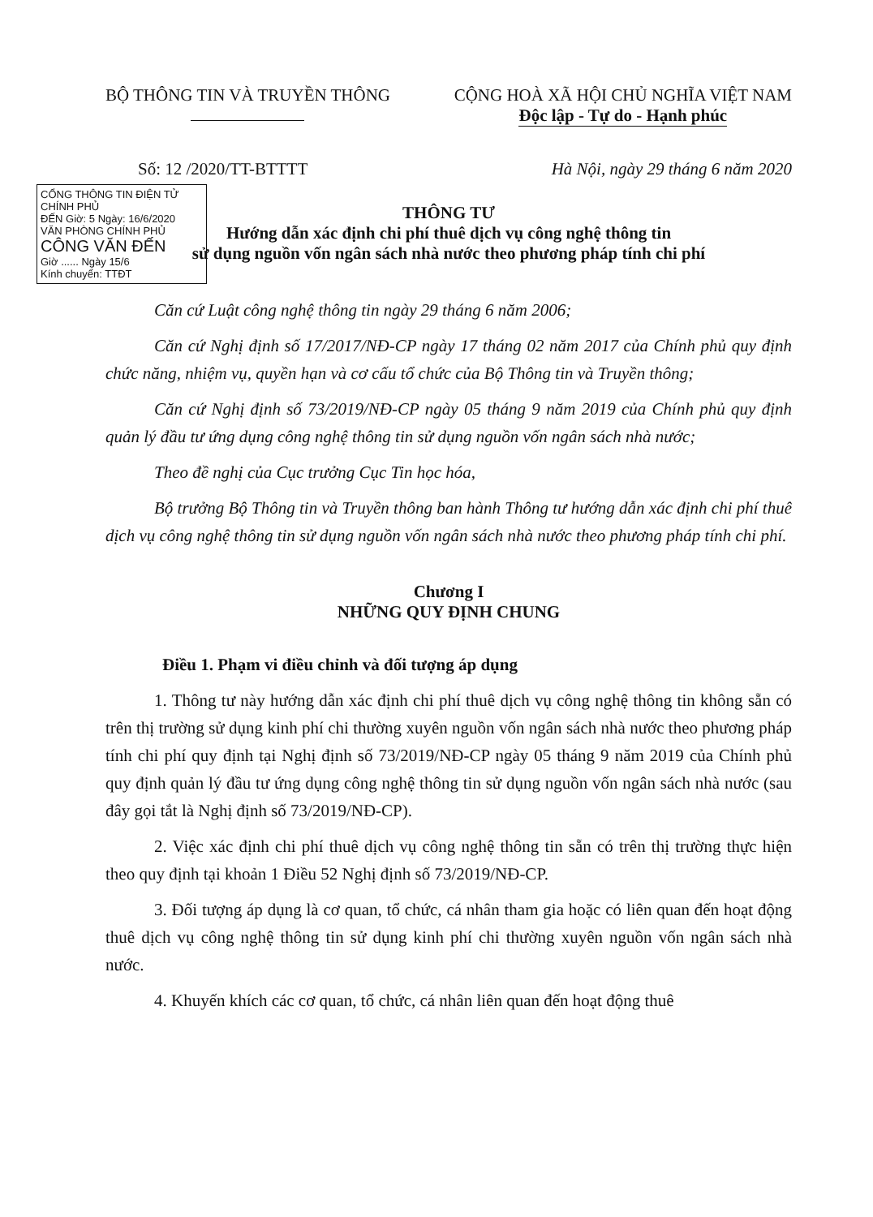BỘ THÔNG TIN VÀ TRUYỀN THÔNG
CỘNG HOÀ XÃ HỘI CHỦ NGHĨA VIỆT NAM
Độc lập - Tự do - Hạnh phúc
Số: 12 /2020/TT-BTTTT Hà Nội, ngày 29 tháng 6 năm 2020
CỔNG THÔNG TIN ĐIỆN TỬ CHÍNH PHỦ
ĐẾN Giờ: 5 Ngày: 16/6/2020
VĂN PHÒNG CHÍNH PHỦ
CÔNG VĂN ĐẾN
Giờ ...... Ngày 15/6
Kính chuyển: TTĐT
THÔNG TƯ
Hướng dẫn xác định chi phí thuê dịch vụ công nghệ thông tin
sử dụng nguồn vốn ngân sách nhà nước theo phương pháp tính chi phí
Căn cứ Luật công nghệ thông tin ngày 29 tháng 6 năm 2006;
Căn cứ Nghị định số 17/2017/NĐ-CP ngày 17 tháng 02 năm 2017 của Chính phủ quy định chức năng, nhiệm vụ, quyền hạn và cơ cấu tổ chức của Bộ Thông tin và Truyền thông;
Căn cứ Nghị định số 73/2019/NĐ-CP ngày 05 tháng 9 năm 2019 của Chính phủ quy định quản lý đầu tư ứng dụng công nghệ thông tin sử dụng nguồn vốn ngân sách nhà nước;
Theo đề nghị của Cục trưởng Cục Tin học hóa,
Bộ trưởng Bộ Thông tin và Truyền thông ban hành Thông tư hướng dẫn xác định chi phí thuê dịch vụ công nghệ thông tin sử dụng nguồn vốn ngân sách nhà nước theo phương pháp tính chi phí.
Chương I
NHỮNG QUY ĐỊNH CHUNG
Điều 1. Phạm vi điều chỉnh và đối tượng áp dụng
1. Thông tư này hướng dẫn xác định chi phí thuê dịch vụ công nghệ thông tin không sẵn có trên thị trường sử dụng kinh phí chi thường xuyên nguồn vốn ngân sách nhà nước theo phương pháp tính chi phí quy định tại Nghị định số 73/2019/NĐ-CP ngày 05 tháng 9 năm 2019 của Chính phủ quy định quản lý đầu tư ứng dụng công nghệ thông tin sử dụng nguồn vốn ngân sách nhà nước (sau đây gọi tắt là Nghị định số 73/2019/NĐ-CP).
2. Việc xác định chi phí thuê dịch vụ công nghệ thông tin sẵn có trên thị trường thực hiện theo quy định tại khoản 1 Điều 52 Nghị định số 73/2019/NĐ-CP.
3. Đối tượng áp dụng là cơ quan, tổ chức, cá nhân tham gia hoặc có liên quan đến hoạt động thuê dịch vụ công nghệ thông tin sử dụng kinh phí chi thường xuyên nguồn vốn ngân sách nhà nước.
4. Khuyến khích các cơ quan, tổ chức, cá nhân liên quan đến hoạt động thuê